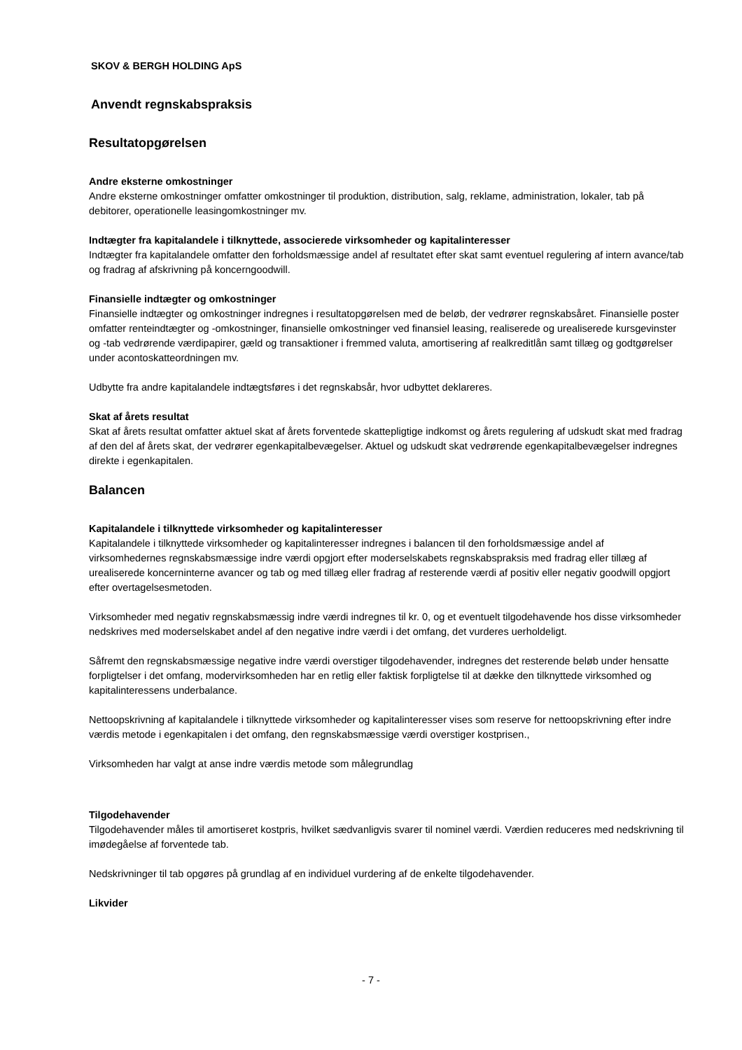SKOV & BERGH HOLDING ApS
Anvendt regnskabspraksis
Resultatopgørelsen
Andre eksterne omkostninger
Andre eksterne omkostninger omfatter omkostninger til produktion, distribution, salg, reklame, administration, lokaler, tab på debitorer, operationelle leasingomkostninger mv.
Indtægter fra kapitalandele i tilknyttede, associerede virksomheder og kapitalinteresser
Indtægter fra kapitalandele omfatter den forholdsmæssige andel af resultatet efter skat samt eventuel regulering af intern avance/tab og fradrag af afskrivning på koncerngoodwill.
Finansielle indtægter og omkostninger
Finansielle indtægter og omkostninger indregnes i resultatopgørelsen med de beløb, der vedrører regnskabsåret. Finansielle poster omfatter renteindtægter og -omkostninger, finansielle omkostninger ved finansiel leasing, realiserede og urealiserede kursgevinster og -tab vedrørende værdipapirer, gæld og transaktioner i fremmed valuta, amortisering af realkreditlån samt tillæg og godtgørelser under acontoskatteordningen mv.
Udbytte fra andre kapitalandele indtægtsføres i det regnskabsår, hvor udbyttet deklareres.
Skat af årets resultat
Skat af årets resultat omfatter aktuel skat af årets forventede skattepligtige indkomst og årets regulering af udskudt skat med fradrag af den del af årets skat, der vedrører egenkapitalbevægelser. Aktuel og udskudt skat vedrørende egenkapitalbevægelser indregnes direkte i egenkapitalen.
Balancen
Kapitalandele i tilknyttede virksomheder og kapitalinteresser
Kapitalandele i tilknyttede virksomheder og kapitalinteresser indregnes i balancen til den forholdsmæssige andel af virksomhedernes regnskabsmæssige indre værdi opgjort efter moderselskabets regnskabspraksis med fradrag eller tillæg af urealiserede koncerninterne avancer og tab og med tillæg eller fradrag af resterende værdi af positiv eller negativ goodwill opgjort efter overtagelsesmetoden.
Virksomheder med negativ regnskabsmæssig indre værdi indregnes til kr. 0, og et eventuelt tilgodehavende hos disse virksomheder nedskrives med moderselskabet andel af den negative indre værdi i det omfang, det vurderes uerholdeligt.
Såfremt den regnskabsmæssige negative indre værdi overstiger tilgodehavender, indregnes det resterende beløb under hensatte forpligtelser i det omfang, modervirksomheden har en retlig eller faktisk forpligtelse til at dække den tilknyttede virksomhed og kapitalinteressens underbalance.
Nettoopskrivning af kapitalandele i tilknyttede virksomheder og kapitalinteresser vises som reserve for nettoopskrivning efter indre værdis metode i egenkapitalen i det omfang, den regnskabsmæssige værdi overstiger kostprisen.,
Virksomheden har valgt at anse indre værdis metode som målegrundlag
Tilgodehavender
Tilgodehavender måles til amortiseret kostpris, hvilket sædvanligvis svarer til nominel værdi. Værdien reduceres med nedskrivning til imødegåelse af forventede tab.
Nedskrivninger til tab opgøres på grundlag af en individuel vurdering af de enkelte tilgodehavender.
Likvider
- 7 -